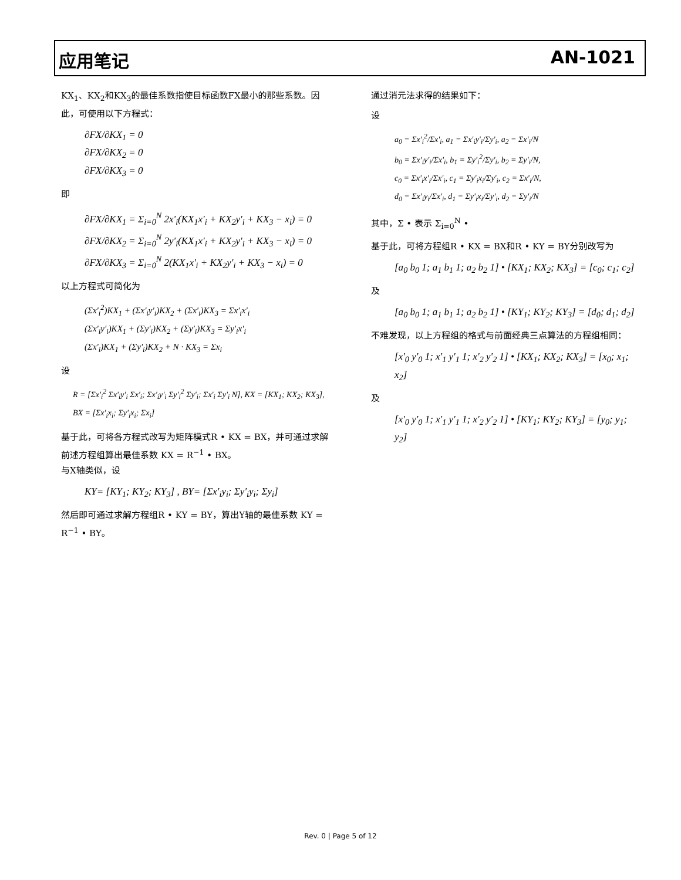应用笔记 AN-1021
KX<sub>1</sub>、KX<sub>2</sub>和KX<sub>3</sub>的最佳系数指使目标函数FX最小的那些系数。因此，可使用以下方程式：
∂FX/∂KX<sub>1</sub> = 0
∂FX/∂KX<sub>2</sub> = 0
∂FX/∂KX<sub>3</sub> = 0
即
∂FX/∂KX<sub>1</sub> = Σ<sub>i=0</sub><sup>N</sup> 2x'<sub>i</sub>(KX<sub>1</sub>x'<sub>i</sub> + KX<sub>2</sub>y'<sub>i</sub> + KX<sub>3</sub> − x<sub>i</sub>) = 0
∂FX/∂KX<sub>2</sub> = Σ<sub>i=0</sub><sup>N</sup> 2y'<sub>i</sub>(KX<sub>1</sub>x'<sub>i</sub> + KX<sub>2</sub>y'<sub>i</sub> + KX<sub>3</sub> − x<sub>i</sub>) = 0
∂FX/∂KX<sub>3</sub> = Σ<sub>i=0</sub><sup>N</sup> 2(KX<sub>1</sub>x'<sub>i</sub> + KX<sub>2</sub>y'<sub>i</sub> + KX<sub>3</sub> − x<sub>i</sub>) = 0
以上方程式可简化为
(Σx'<sub>i</sub><sup>2</sup>)KX<sub>1</sub> + (Σx'<sub>i</sub>y'<sub>i</sub>)KX<sub>2</sub> + (Σx'<sub>i</sub>)KX<sub>3</sub> = Σx'<sub>i</sub>x'<sub>i</sub>
(Σx'<sub>i</sub>y'<sub>i</sub>)KX<sub>1</sub> + (Σy'<sub>i</sub>)KX<sub>2</sub> + (Σy'<sub>i</sub>)KX<sub>3</sub> = Σy'<sub>i</sub>x'<sub>i</sub>
(Σx'<sub>i</sub>)KX<sub>1</sub> + (Σy'<sub>i</sub>)KX<sub>2</sub> + N · KX<sub>3</sub> = Σx<sub>i</sub>
设
R = [Σx'<sub>i</sub><sup>2</sup> Σx'<sub>i</sub>y'<sub>i</sub> Σx'<sub>i</sub>; Σx'<sub>i</sub>y'<sub>i</sub> Σy'<sub>i</sub><sup>2</sup> Σy'<sub>i</sub>; Σx'<sub>i</sub> Σy'<sub>i</sub> N], KX = [KX<sub>1</sub>; KX<sub>2</sub>; KX<sub>3</sub>], BX = [Σx'<sub>i</sub>x<sub>i</sub>; Σy'<sub>i</sub>x<sub>i</sub>; Σx<sub>i</sub>]
基于此，可将各方程式改写为矩阵模式R • KX = BX，并可通过求解前述方程组算出最佳系数 KX = R<sup>−1</sup> • BX。
与X轴类似，设
KY= [KY<sub>1</sub>; KY<sub>2</sub>; KY<sub>3</sub>] , BY= [Σx'<sub>i</sub>y<sub>i</sub>; Σy'<sub>i</sub>y<sub>i</sub>; Σy<sub>i</sub>]
然后即可通过求解方程组R • KY = BY，算出Y轴的最佳系数 KY = R<sup>−1</sup> • BY。
通过消元法求得的结果如下：
设
a<sub>0</sub> = Σx'<sub>i</sub><sup>2</sup>/Σx'<sub>i</sub>, a<sub>1</sub> = Σx'<sub>i</sub>y'<sub>i</sub>/Σy'<sub>i</sub>, a<sub>2</sub> = Σx'<sub>i</sub>/N
b<sub>0</sub> = Σx'<sub>i</sub>y'<sub>i</sub>/Σx'<sub>i</sub>, b<sub>1</sub> = Σy'<sub>i</sub><sup>2</sup>/Σy'<sub>i</sub>, b<sub>2</sub> = Σy'<sub>i</sub>/N,
c<sub>0</sub> = Σx'<sub>i</sub>x'<sub>i</sub>/Σx'<sub>i</sub>, c<sub>1</sub> = Σy'<sub>i</sub>x<sub>i</sub>/Σy'<sub>i</sub>, c<sub>2</sub> = Σx'<sub>i</sub>/N,
d<sub>0</sub> = Σx'<sub>i</sub>y<sub>i</sub>/Σx'<sub>i</sub>, d<sub>1</sub> = Σy'<sub>i</sub>x<sub>i</sub>/Σy'<sub>i</sub>, d<sub>2</sub> = Σy'<sub>i</sub>/N
其中，Σ • 表示 Σ<sub>i=0</sub><sup>N</sup> •
基于此，可将方程组R • KX = BX和R • KY = BY分别改写为
[a<sub>0</sub> b<sub>0</sub> 1; a<sub>1</sub> b<sub>1</sub> 1; a<sub>2</sub> b<sub>2</sub> 1] • [KX<sub>1</sub>; KX<sub>2</sub>; KX<sub>3</sub>] = [c<sub>0</sub>; c<sub>1</sub>; c<sub>2</sub>]
及
[a<sub>0</sub> b<sub>0</sub> 1; a<sub>1</sub> b<sub>1</sub> 1; a<sub>2</sub> b<sub>2</sub> 1] • [KY<sub>1</sub>; KY<sub>2</sub>; KY<sub>3</sub>] = [d<sub>0</sub>; d<sub>1</sub>; d<sub>2</sub>]
不难发现，以上方程组的格式与前面经典三点算法的方程组相同：
[x'<sub>0</sub> y'<sub>0</sub> 1; x'<sub>1</sub> y'<sub>1</sub> 1; x'<sub>2</sub> y'<sub>2</sub> 1] • [KX<sub>1</sub>; KX<sub>2</sub>; KX<sub>3</sub>] = [x<sub>0</sub>; x<sub>1</sub>; x<sub>2</sub>]
及
[x'<sub>0</sub> y'<sub>0</sub> 1; x'<sub>1</sub> y'<sub>1</sub> 1; x'<sub>2</sub> y'<sub>2</sub> 1] • [KY<sub>1</sub>; KY<sub>2</sub>; KY<sub>3</sub>] = [y<sub>0</sub>; y<sub>1</sub>; y<sub>2</sub>]
Rev. 0 | Page 5 of 12